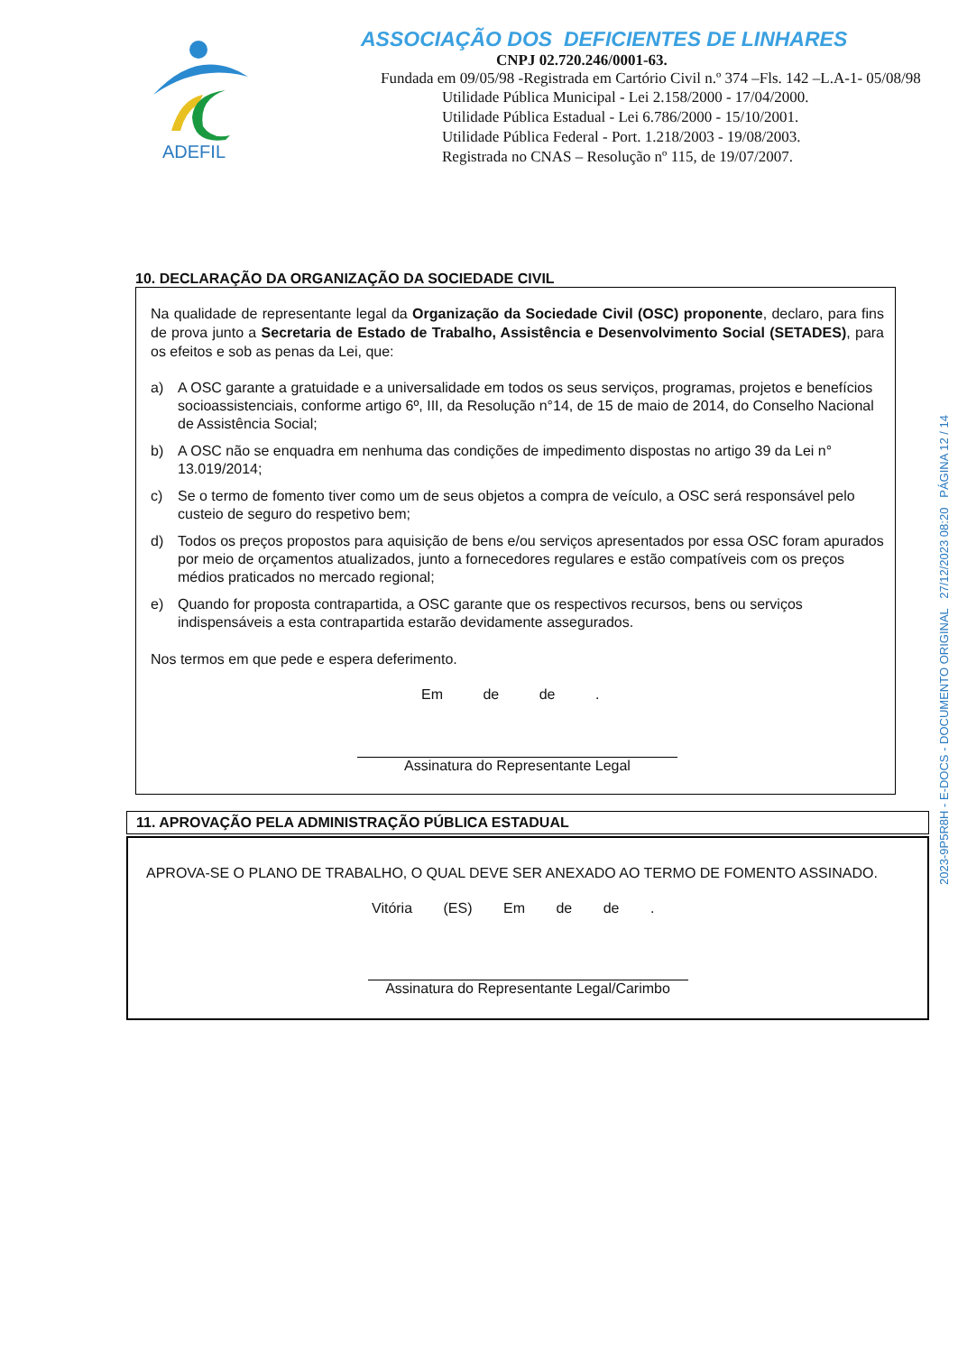ADEFIL
ASSOCIAÇÃO DOS DEFICIENTES DE LINHARES
CNPJ 02.720.246/0001-63.
Fundada em 09/05/98 -Registrada em Cartório Civil n.º 374 –Fls. 142 –L.A-1- 05/08/98
Utilidade Pública Municipal - Lei 2.158/2000 - 17/04/2000.
Utilidade Pública Estadual - Lei 6.786/2000 - 15/10/2001.
Utilidade Pública Federal - Port. 1.218/2003 - 19/08/2003.
Registrada no CNAS – Resolução nº 115, de 19/07/2007.
10. DECLARAÇÃO DA ORGANIZAÇÃO DA SOCIEDADE CIVIL
Na qualidade de representante legal da Organização da Sociedade Civil (OSC) proponente, declaro, para fins de prova junto a Secretaria de Estado de Trabalho, Assistência e Desenvolvimento Social (SETADES), para os efeitos e sob as penas da Lei, que:
a) A OSC garante a gratuidade e a universalidade em todos os seus serviços, programas, projetos e benefícios socioassistenciais, conforme artigo 6º, III, da Resolução n°14, de 15 de maio de 2014, do Conselho Nacional de Assistência Social;
b) A OSC não se enquadra em nenhuma das condições de impedimento dispostas no artigo 39 da Lei n° 13.019/2014;
c) Se o termo de fomento tiver como um de seus objetos a compra de veículo, a OSC será responsável pelo custeio de seguro do respetivo bem;
d) Todos os preços propostos para aquisição de bens e/ou serviços apresentados por essa OSC foram apurados por meio de orçamentos atualizados, junto a fornecedores regulares e estão compatíveis com os preços médios praticados no mercado regional;
e) Quando for proposta contrapartida, a OSC garante que os respectivos recursos, bens ou serviços indispensáveis a esta contrapartida estarão devidamente assegurados.
Nos termos em que pede e espera deferimento.
Em de de .
Assinatura do Representante Legal
11. APROVAÇÃO PELA ADMINISTRAÇÃO PÚBLICA ESTADUAL
APROVA-SE O PLANO DE TRABALHO, O QUAL DEVE SER ANEXADO AO TERMO DE FOMENTO ASSINADO.
Vitória (ES) Em de de .
Assinatura do Representante Legal/Carimbo
2023-9P5R8H - E-DOCS - DOCUMENTO ORIGINAL 27/12/2023 08:20 PÁGINA 12 / 14